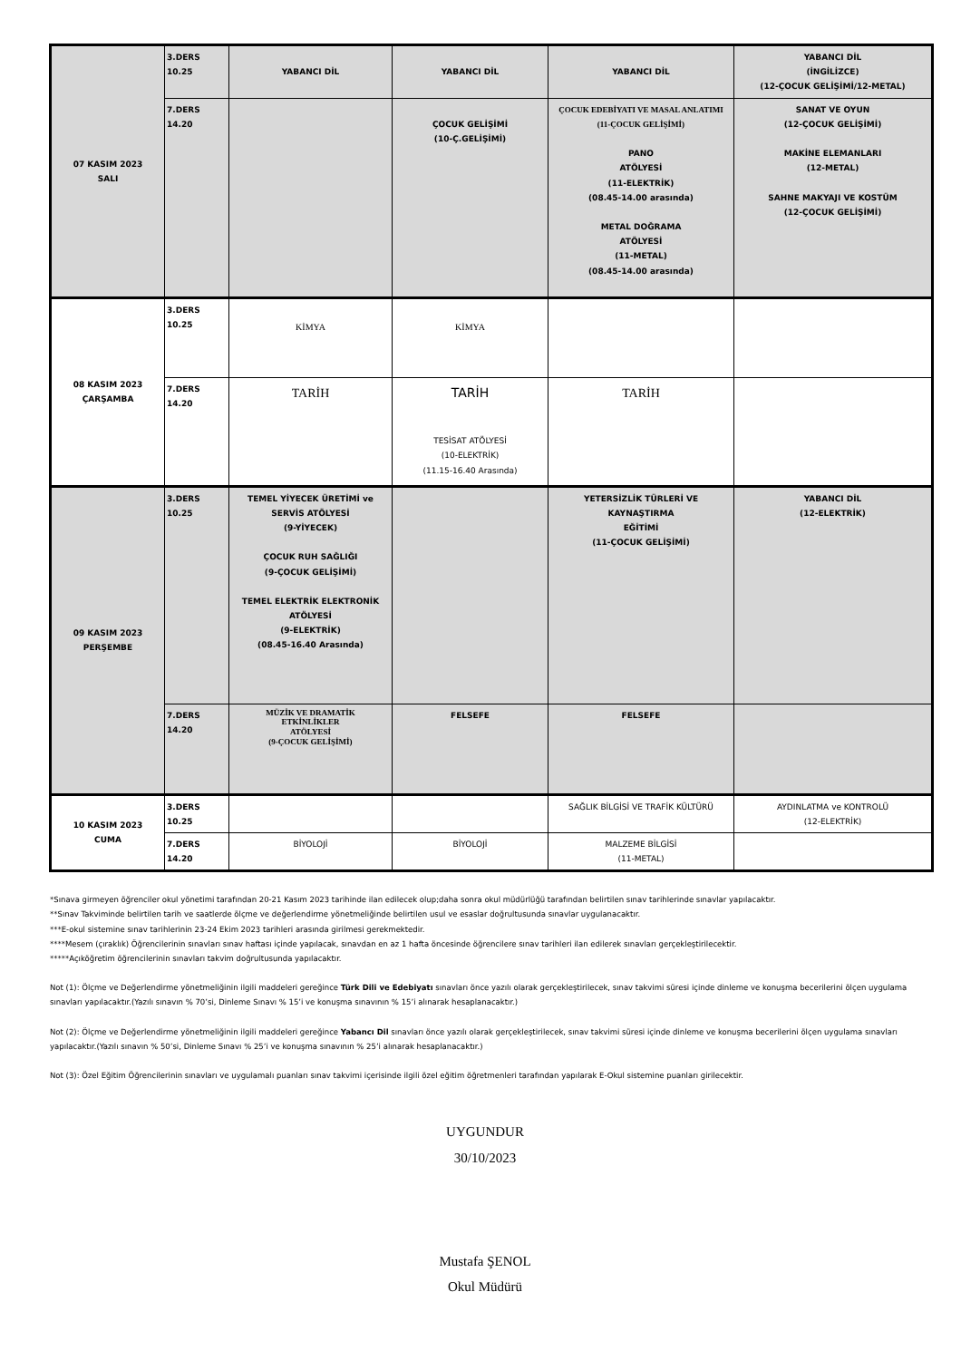| 07 KASIM 2023 SALI | 3.DERS 10.25 | YABANCI DİL | YABANCI DİL | YABANCI DİL | YABANCI DİL (İNGİLİZCE) (12-ÇOCUK GELİŞİMİ/12-METAL) |
| | 7.DERS 14.20 | | ÇOCUK GELİŞİMİ (10-Ç.GELİŞİMİ) | ÇOCUK EDEBİYATI VE MASAL ANLATIMI (11-ÇOCUK GELİŞİMİ) PANO ATÖLYESİ (11-ELEKTRİK) (08.45-14.00 arasında) METAL DOĞRAMA ATÖLYESİ (11-METAL) (08.45-14.00 arasında) | SANAT VE OYUN (12-ÇOCUK GELİŞİMİ) MAKİNE ELEMANLARI (12-METAL) SAHNE MAKYAJI VE KOSTÜM (12-ÇOCUK GELİŞİMİ) |
| 08 KASIM 2023 ÇARŞAMBA | 3.DERS 10.25 | KİMYA | KİMYA | | |
| | 7.DERS 14.20 | TARİH | TARİH TESİSAT ATÖLYESİ (10-ELEKTRİK) (11.15-16.40 Arasında) | TARİH | |
| 09 KASIM 2023 PERŞEMBE | 3.DERS 10.25 | TEMEL YİYECEK ÜRETİMİ ve SERVİS ATÖLYESİ (9-YİYECEK) ÇOCUK RUH SAĞLIĞI (9-ÇOCUK GELİŞİMİ) TEMEL ELEKTRİK ELEKTRONİK ATÖLYESİ (9-ELEKTRİK) (08.45-16.40 Arasında) | | YETERSİZLİK TÜRLERİ VE KAYNAŞTIRMA EĞİTİMİ (11-ÇOCUK GELİŞİMİ) | YABANCI DİL (12-ELEKTRİK) |
| | 7.DERS 14.20 | MÜZİK VE DRAMATİK ETKİNLİKLER ATÖLYESİ (9-ÇOCUK GELİŞİMİ) | FELSEFE | FELSEFE | |
| 10 KASIM 2023 CUMA | 3.DERS 10.25 | | | SAĞLIK BİLGİSİ VE TRAFİK KÜLTÜRÜ | AYDINLATMA ve KONTROLÜ (12-ELEKTRİK) |
| | 7.DERS 14.20 | BİYOLOJİ | BİYOLOJİ | MALZEME BİLGİSİ (11-METAL) | |
*Sınava girmeyen öğrenciler okul yönetimi tarafından 20-21 Kasım 2023 tarihinde ilan edilecek olup;daha sonra okul müdürlüğü tarafından belirtilen sınav tarihlerinde sınavlar yapılacaktır.
**Sınav Takviminde belirtilen tarih ve saatlerde ölçme ve değerlendirme yönetmeliğinde belirtilen usul ve esaslar doğrultusunda sınavlar uygulanacaktır.
***E-okul sistemine sınav tarihlerinin 23-24 Ekim 2023 tarihleri arasında girilmesi gerekmektedir.
****Mesem (çıraklık) Öğrencilerinin sınavları sınav haftası içinde yapılacak, sınavdan en az 1 hafta öncesinde öğrencilere sınav tarihleri ilan edilerek sınavları gerçekleştirilecektir.
*****Açıköğretim öğrencilerinin sınavları takvim doğrultusunda yapılacaktır.
Not (1): Ölçme ve Değerlendirme yönetmeliğinin ilgili maddeleri gereğince Türk Dili ve Edebiyatı sınavları önce yazılı olarak gerçekleştirilecek, sınav takvimi süresi içinde dinleme ve konuşma becerilerini ölçen uygulama sınavları yapılacaktır.(Yazılı sınavın % 70’si, Dinleme Sınavı % 15’i ve konuşma sınavının % 15’i alınarak hesaplanacaktır.)
Not (2): Ölçme ve Değerlendirme yönetmeliğinin ilgili maddeleri gereğince Yabancı Dil sınavları önce yazılı olarak gerçekleştirilecek, sınav takvimi süresi içinde dinleme ve konuşma becerilerini ölçen uygulama sınavları yapılacaktır.(Yazılı sınavın % 50’si, Dinleme Sınavı % 25’i ve konuşma sınavının % 25’i alınarak hesaplanacaktır.)
Not (3): Özel Eğitim Öğrencilerinin sınavları ve uygulamalı puanları sınav takvimi içerisinde ilgili özel eğitim öğretmenleri tarafından yapılarak E-Okul sistemine puanları girilecektir.
UYGUNDUR
30/10/2023
Mustafa ŞENOL
Okul Müdürü